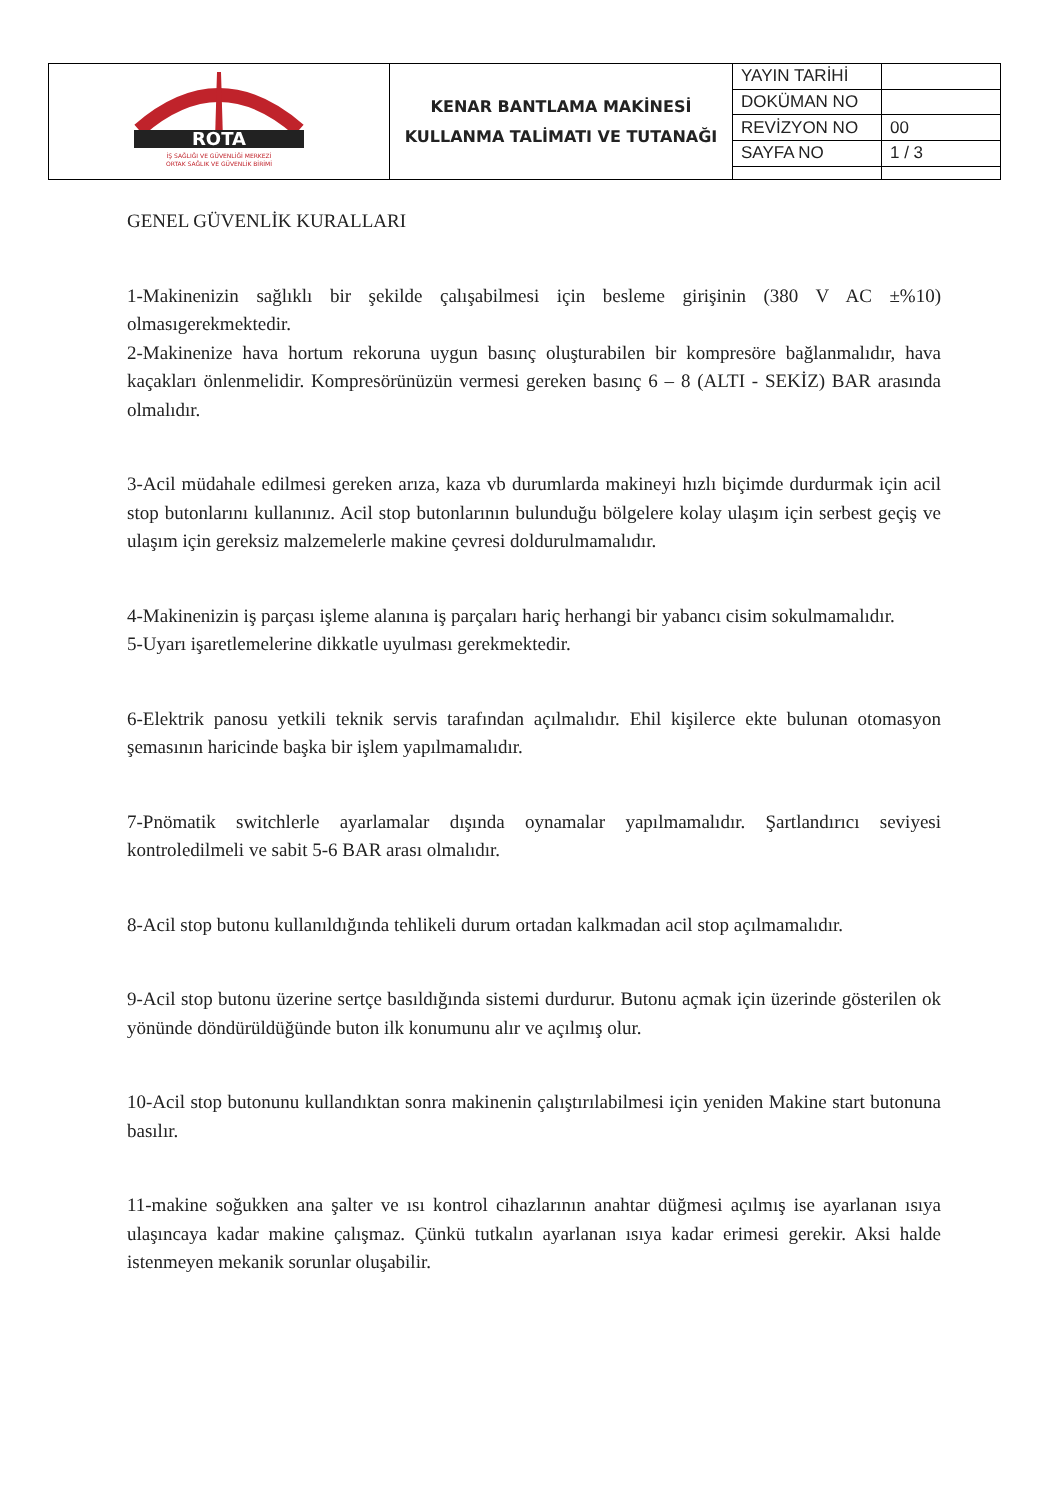| ROTA İŞ SAĞLIĞI VE GÜVENLİĞİ MERKEZİ ORTAK SAĞLIK VE GÜVENLİK BİRİMİ | KENAR BANTLAMA MAKİNESİ KULLANMA TALİMATI VE TUTANAĞI | YAYIN TARİHİ | |
| | | DOKÜMAN NO | |
| | | REVİZYON NO | 00 |
| | | SAYFA NO | 1 / 3 |
GENEL GÜVENLİK KURALLARI
1-Makinenizin sağlıklı bir şekilde çalışabilmesi için besleme girişinin (380 V AC ±%10) olmasıgerekmektedir.
2-Makinenize hava hortum rekoruna uygun basınç oluşturabilen bir kompresöre bağlanmalıdır, hava kaçakları önlenmelidir. Kompresörünüzün vermesi gereken basınç 6 – 8 (ALTI - SEKİZ) BAR arasında olmalıdır.
3-Acil müdahale edilmesi gereken arıza, kaza vb durumlarda makineyi hızlı biçimde durdurmak için acil stop butonlarını kullanınız. Acil stop butonlarının bulunduğu bölgelere kolay ulaşım için serbest geçiş ve ulaşım için gereksiz malzemelerle makine çevresi doldurulmamalıdır.
4-Makinenizin iş parçası işleme alanına iş parçaları hariç herhangi bir yabancı cisim sokulmamalıdır.
5-Uyarı işaretlemelerine dikkatle uyulması gerekmektedir.
6-Elektrik panosu yetkili teknik servis tarafından açılmalıdır. Ehil kişilerce ekte bulunan otomasyon şemasının haricinde başka bir işlem yapılmamalıdır.
7-Pnömatik switchlerle ayarlamalar dışında oynamalar yapılmamalıdır. Şartlandırıcı seviyesi kontroledilmeli ve sabit 5-6 BAR arası olmalıdır.
8-Acil stop butonu kullanıldığında tehlikeli durum ortadan kalkmadan acil stop açılmamalıdır.
9-Acil stop butonu üzerine sertçe basıldığında sistemi durdurur. Butonu açmak için üzerinde gösterilen ok yönünde döndürüldüğünde buton ilk konumunu alır ve açılmış olur.
10-Acil stop butonunu kullandıktan sonra makinenin çalıştırılabilmesi için yeniden Makine start butonuna basılır.
11-makine soğukken ana şalter ve ısı kontrol cihazlarının anahtar düğmesi açılmış ise ayarlanan ısıya ulaşıncaya kadar makine çalışmaz. Çünkü tutkalın ayarlanan ısıya kadar erimesi gerekir. Aksi halde istenmeyen mekanik sorunlar oluşabilir.